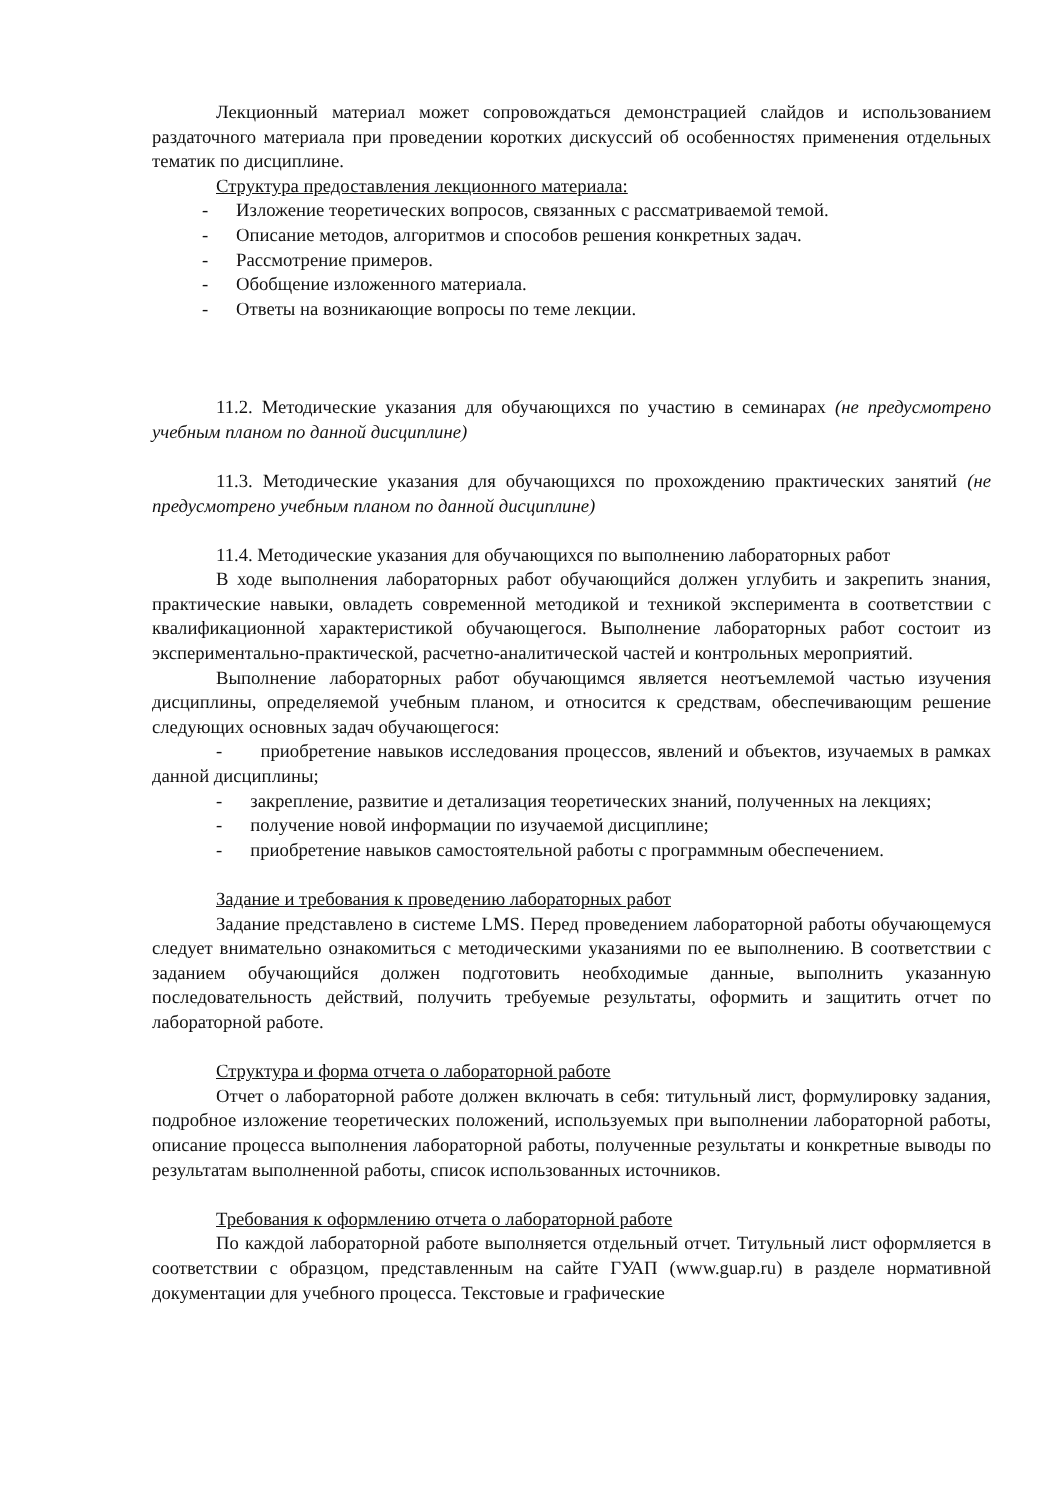Лекционный материал может сопровождаться демонстрацией слайдов и использованием раздаточного материала при проведении коротких дискуссий об особенностях применения отдельных тематик по дисциплине.
Структура предоставления лекционного материала:
- Изложение теоретических вопросов, связанных с рассматриваемой темой.
- Описание методов, алгоритмов и способов решения конкретных задач.
- Рассмотрение примеров.
- Обобщение изложенного материала.
- Ответы на возникающие вопросы по теме лекции.
11.2. Методические указания для обучающихся по участию в семинарах (не предусмотрено учебным планом по данной дисциплине)
11.3. Методические указания для обучающихся по прохождению практических занятий (не предусмотрено учебным планом по данной дисциплине)
11.4. Методические указания для обучающихся по выполнению лабораторных работ
В ходе выполнения лабораторных работ обучающийся должен углубить и закрепить знания, практические навыки, овладеть современной методикой и техникой эксперимента в соответствии с квалификационной характеристикой обучающегося. Выполнение лабораторных работ состоит из экспериментально-практической, расчетно-аналитической частей и контрольных мероприятий.
Выполнение лабораторных работ обучающимся является неотъемлемой частью изучения дисциплины, определяемой учебным планом, и относится к средствам, обеспечивающим решение следующих основных задач обучающегося:
- приобретение навыков исследования процессов, явлений и объектов, изучаемых в рамках данной дисциплины;
- закрепление, развитие и детализация теоретических знаний, полученных на лекциях;
- получение новой информации по изучаемой дисциплине;
- приобретение навыков самостоятельной работы с программным обеспечением.
Задание и требования к проведению лабораторных работ
Задание представлено в системе LMS. Перед проведением лабораторной работы обучающемуся следует внимательно ознакомиться с методическими указаниями по ее выполнению. В соответствии с заданием обучающийся должен подготовить необходимые данные, выполнить указанную последовательность действий, получить требуемые результаты, оформить и защитить отчет по лабораторной работе.
Структура и форма отчета о лабораторной работе
Отчет о лабораторной работе должен включать в себя: титульный лист, формулировку задания, подробное изложение теоретических положений, используемых при выполнении лабораторной работы, описание процесса выполнения лабораторной работы, полученные результаты и конкретные выводы по результатам выполненной работы, список использованных источников.
Требования к оформлению отчета о лабораторной работе
По каждой лабораторной работе выполняется отдельный отчет. Титульный лист оформляется в соответствии с образцом, представленным на сайте ГУАП (www.guap.ru) в разделе нормативной документации для учебного процесса. Текстовые и графические